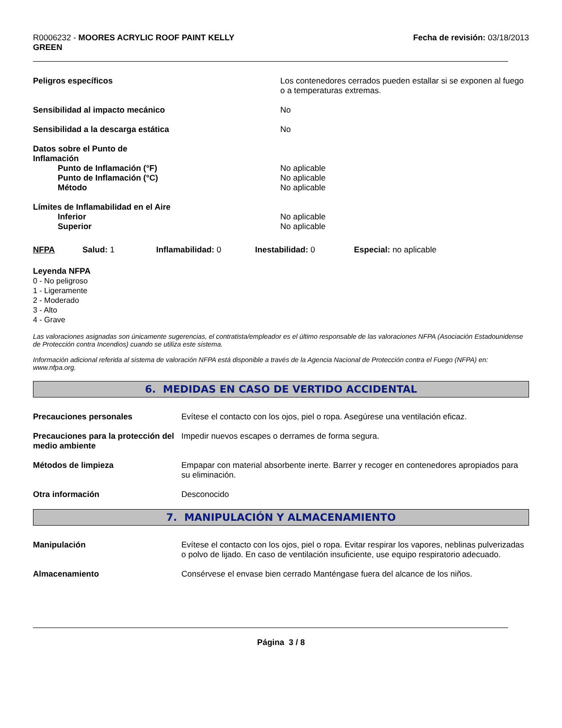R0006232 - MOORES ACRYLIC ROOF PAINT KELLY
GREEN
Fecha de revisión: 03/18/2013
Peligros específicos Los contenedores cerrados pueden estallar si se exponen al fuego o a temperaturas extremas.
Sensibilidad al impacto mecánico No
Sensibilidad a la descarga estática No
Datos sobre el Punto de
Inflamación
Punto de Inflamación (°F)
Punto de Inflamación (°C)
Método
No aplicable
No aplicable
No aplicable
Límites de Inflamabilidad en el Aire
Inferior
Superior
No aplicable
No aplicable
NFPA Salud: 1 Inflamabilidad: 0 Inestabilidad: 0 Especial: no aplicable
Leyenda NFPA
0 - No peligroso
1 - Ligeramente
2 - Moderado
3 - Alto
4 - Grave
Las valoraciones asignadas son únicamente sugerencias, el contratista/empleador es el último responsable de las valoraciones NFPA (Asociación Estadounidense de Protección contra Incendios) cuando se utiliza este sistema.
Información adicional referida al sistema de valoración NFPA está disponible a través de la Agencia Nacional de Protección contra el Fuego (NFPA) en: www.nfpa.org.
6. MEDIDAS EN CASO DE VERTIDO ACCIDENTAL
Precauciones personales Evítese el contacto con los ojos, piel o ropa. Asegúrese una ventilación eficaz.
Precauciones para la protección del medio ambiente
Impedir nuevos escapes o derrames de forma segura.
Métodos de limpieza Empapar con material absorbente inerte. Barrer y recoger en contenedores apropiados para su eliminación.
Otra información Desconocido
7. MANIPULACIÓN Y ALMACENAMIENTO
Manipulación Evítese el contacto con los ojos, piel o ropa. Evitar respirar los vapores, neblinas pulverizadas o polvo de lijado. En caso de ventilación insuficiente, use equipo respiratorio adecuado.
Almacenamiento Consérvese el envase bien cerrado Manténgase fuera del alcance de los niños.
Página 3 / 8